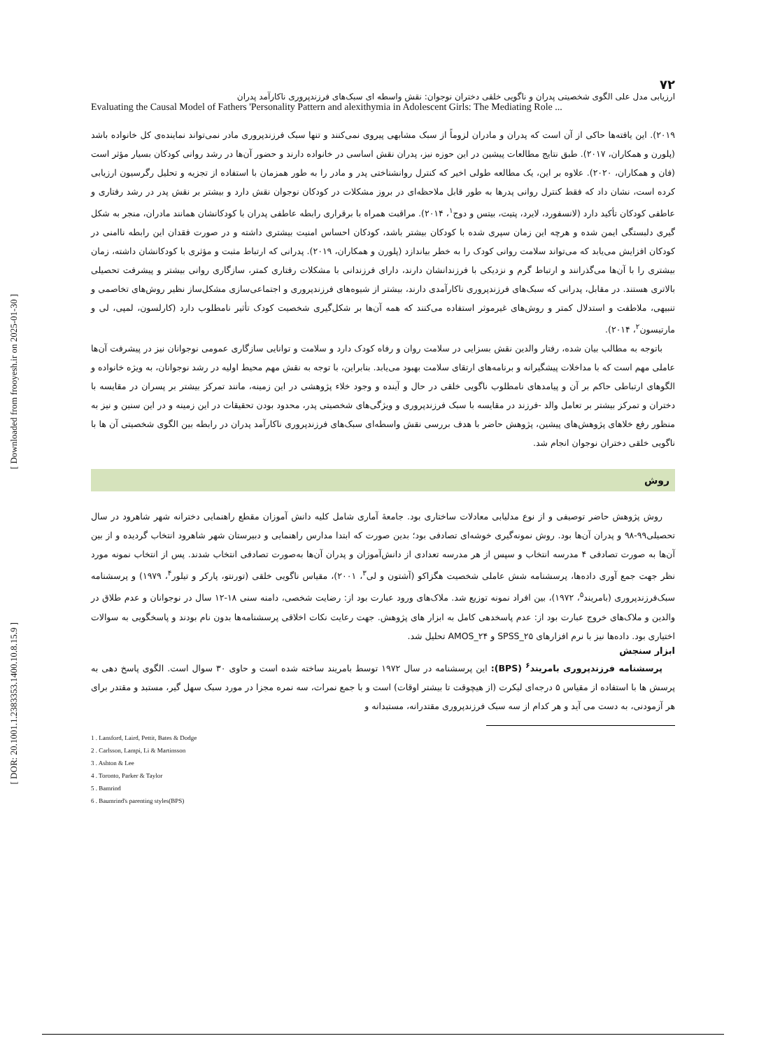[ Downloaded from frooyesh.ir on 2025-01-30 ]
[ DOR: 20.1001.1.2383353.1400.10.8.15.9 ]
۷۲
ارزیابی مدل علی الگوی شخصیتی پدران و ناگویی خلقی دختران نوجوان: نقش واسطه ای سبک‌های فرزندپروری ناکارآمد پدران
Evaluating the Causal Model of Fathers 'Personality Pattern and alexithymia in Adolescent Girls: The Mediating Role ...
۲۰۱۹). این یافته‌ها حاکی از آن است که پدران و مادران لزوماً از سبک مشابهی پیروی نمی‌کنند و تنها سبک فرزندپروری مادر نمی‌تواند نماینده‌ی کل خانواده باشد (پلورن و همکاران، ۲۰۱۷). طبق نتایج مطالعات پیشین در این حوزه نیز، پدران نقش اساسی در خانواده دارند و حضور آن‌ها در رشد روانی کودکان بسیار مؤثر است (فان و همکاران، ۲۰۲۰). علاوه بر این، یک مطالعه طولی اخیر که کنترل روانشناختی پدر و مادر را به طور همزمان با استفاده از تجزیه و تحلیل رگرسیون ارزیابی کرده است، نشان داد که فقط کنترل روانی پدرها به طور قابل ملاحظه‌ای در بروز مشکلات در کودکان نوجوان نقش دارد و بیشتر بر نقش پدر در رشد رفتاری و عاطفی کودکان تأکید دارد (لانسفورد، لایرد، پتیت، بیتس و دوج<sup>۱</sup>، ۲۰۱۴). مراقبت همراه با برقراری رابطه عاطفی پدران با کودکانشان همانند مادران، منجر به شکل گیری دلبستگی ایمن شده و هرچه این زمان سپری شده با کودکان بیشتر باشد، کودکان احساس امنیت بیشتری داشته و در صورت فقدان این رابطه ناامنی در کودکان افزایش می‌یابد که می‌تواند سلامت روانی کودک را به خطر بیاندازد (پلورن و همکاران، ۲۰۱۹). پدرانی که ارتباط مثبت و مؤثری با کودکانشان داشته، زمان بیشتری را با آن‌ها می‌گذرانند و ارتباط گرم و نزدیکی با فرزندانشان دارند، دارای فرزندانی با مشکلات رفتاری کمتر، سازگاری روانی بیشتر و پیشرفت تحصیلی بالاتری هستند. در مقابل، پدرانی که سبک‌های فرزندپروری ناکارآمدی دارند، بیشتر از شیوه‌های فرزندپروری و اجتماعی‌سازی مشکل‌ساز نظیر روش‌های تخاصمی و تنبیهی، ملاطفت و استدلال کمتر و روش‌های غیرموثر استفاده می‌کنند که همه آن‌ها بر شکل‌گیری شخصیت کودک تأثیر نامطلوب دارد (کارلسون، لمپی، لی و مارتیسون<sup>۲</sup>، ۲۰۱۴).
باتوجه به مطالب بیان شده، رفتار والدین نقش بسزایی در سلامت روان و رفاه کودک دارد و سلامت و توانایی سازگاری عمومی نوجوانان نیز در پیشرفت آن‌ها عاملی مهم است که با مداخلات پیشگیرانه و برنامه‌های ارتقای سلامت بهبود می‌یابد. بنابراین، با توجه به نقش مهم محیط اولیه در رشد نوجوانان، به ویژه خانواده و الگوهای ارتباطی حاکم بر آن و پیامدهای نامطلوب ناگویی خلقی در حال و آینده و وجود خلاء پژوهشی در این زمینه، مانند تمرکز بیشتر بر پسران در مقایسه با دختران و تمرکز بیشتر بر تعامل والد -فرزند در مقایسه با سبک فرزندپروری و ویژگی‌های شخصیتی پدر، محدود بودن تحقیقات در این زمینه و در این سنین و نیز به منظور رفع خلاهای پژوهش‌های پیشین، پژوهش حاضر با هدف بررسی نقش واسطه‌ای سبک‌های فرزندپروری ناکارآمد پدران در رابطه بین الگوی شخصیتی آن ها با ناگویی خلقی دختران نوجوان انجام شد.
روش
روش پژوهش حاضر توصیفی و از نوع مدلیابی معادلات ساختاری بود. جامعۀ آماری شامل کلیه دانش آموزان مقطع راهنمایی دخترانه شهر شاهرود در سال تحصیلی۹۹-۹۸ و پدران آن‌ها بود. روش نمونه‌گیری خوشه‌ای تصادفی بود؛ بدین صورت که ابتدا مدارس راهنمایی و دبیرستان شهر شاهرود انتخاب گردیده و از بین آن‌ها به صورت تصادفی ۴ مدرسه انتخاب و سپس از هر مدرسه تعدادی از دانش‌آموزان و پدران آن‌ها به‌صورت تصادفی انتخاب شدند. پس از انتخاب نمونه مورد نظر جهت جمع آوری داده‌ها، پرسشنامه شش عاملی شخصیت هگزاکو (آشتون و لی<sup>۳</sup>، ۲۰۰۱)، مقیاس ناگویی خلقی (تورنتو، پارکر و تیلور<sup>۴</sup>، ۱۹۷۹) و پرسشنامه سبک‌فرزندپروری (بامریند<sup>۵</sup>، ۱۹۷۲)، بین افراد نمونه توزیع شد. ملاک‌های ورود عبارت بود از: رضایت شخصی، دامنه سنی ۱۸-۱۲ سال در نوجوانان و عدم طلاق در والدین و ملاک‌های خروج عبارت بود از: عدم پاسخدهی کامل به ابزار های پژوهش. جهت رعایت نکات اخلاقی پرسشنامه‌ها بدون نام بودند و پاسخگویی به سوالات اختیاری بود. داده‌ها نیز با نرم افزارهای SPSS_۲۵ و AMOS_۲۴ تحلیل شد.
ابزار سنجش
پرسشنامه فرزندپروری بامریند<sup>۶</sup> (BPS): این پرسشنامه در سال ۱۹۷۲ توسط بامریند ساخته شده است و حاوی ۳۰ سوال است. الگوی پاسخ دهی به پرسش ها با استفاده از مقیاس ۵ درجه‌ای لیکرت (از هیچوقت تا بیشتر اوقات) است و با جمع نمرات، سه نمره مجزا در مورد سبک سهل گیر، مستبد و مقتدر برای هر آزمودنی، به دست می آید و هر کدام از سه سبک فرزندپروری مقتدرانه، مستبدانه و
1 . Lansford, Laird, Pettit, Bates & Dodge
2 . Carlsson, Lampi, Li & Martinsson
3 . Ashton & Lee
4 . Toronto, Parker & Taylor
5 . Bamrind
6 . Baumrind's parenting styles(BPS)